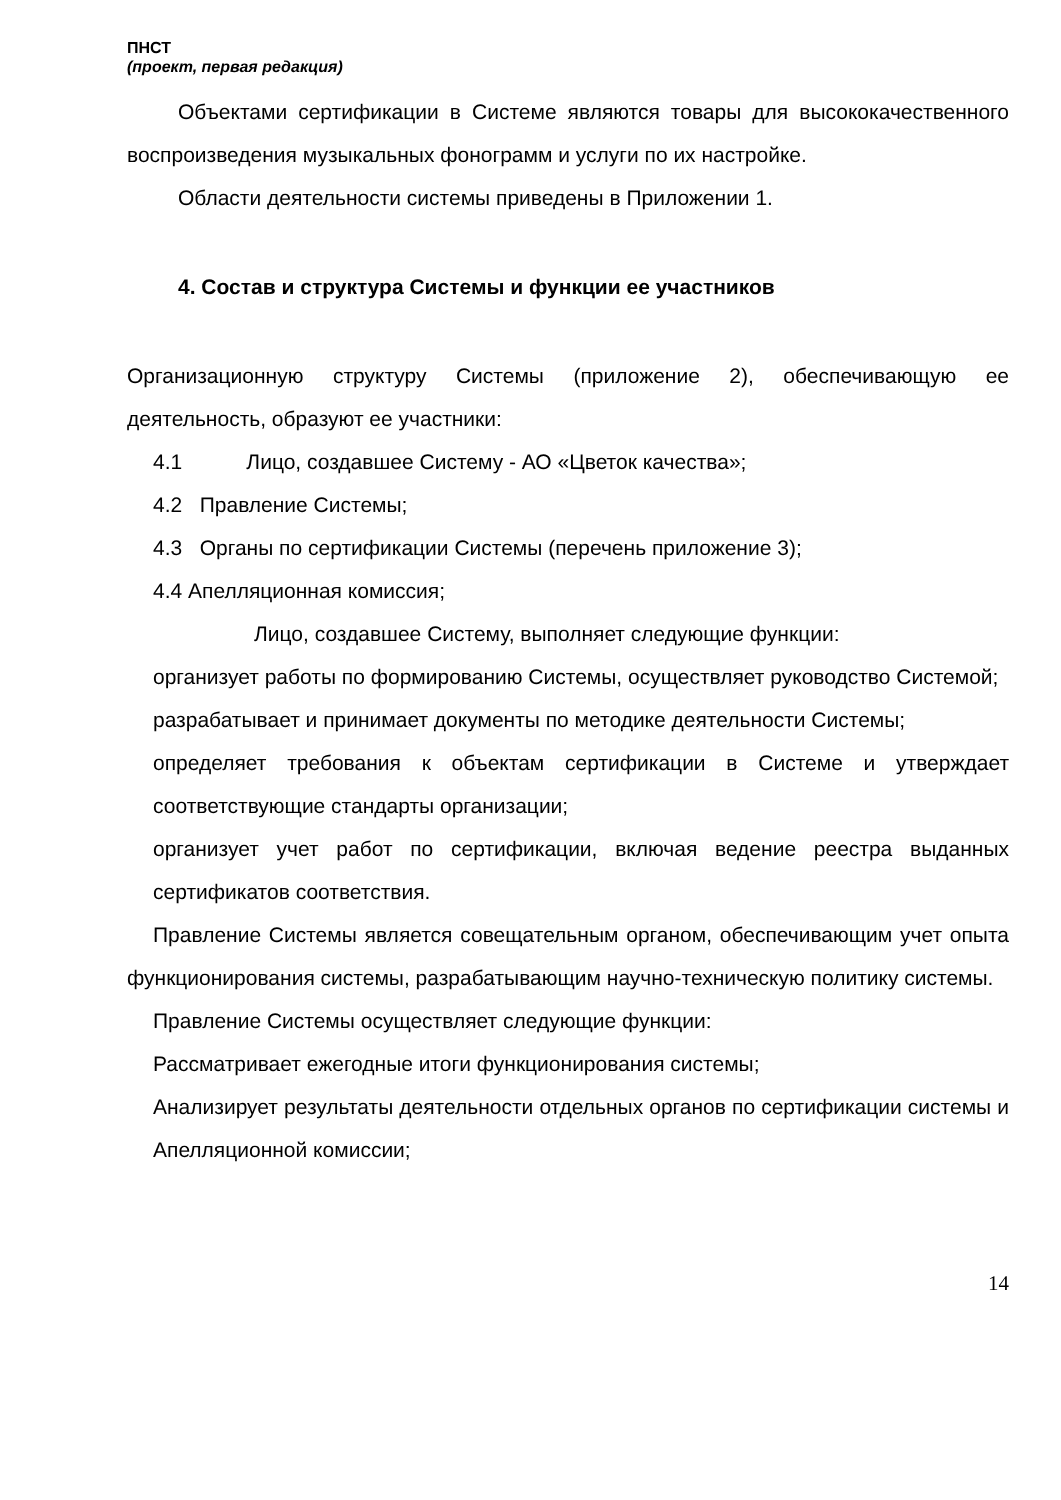ПНСТ
(проект, первая редакция)
Объектами сертификации в Системе являются товары для высококачественного воспроизведения музыкальных фонограмм и услуги по их настройке.
Области деятельности системы приведены в Приложении 1.
4. Состав и структура Системы и функции ее участников
Организационную структуру Системы (приложение 2), обеспечивающую ее деятельность, образуют ее участники:
4.1 Лицо, создавшее Систему - АО «Цветок качества»;
4.2 Правление Системы;
4.3 Органы по сертификации Системы (перечень приложение 3);
4.4 Апелляционная комиссия;
Лицо, создавшее Систему, выполняет следующие функции:
организует работы по формированию Системы, осуществляет руководство Системой;
разрабатывает и принимает документы по методике деятельности Системы;
определяет требования к объектам сертификации в Системе и утверждает соответствующие стандарты организации;
организует учет работ по сертификации, включая ведение реестра выданных сертификатов соответствия.
Правление Системы является совещательным органом, обеспечивающим учет опыта функционирования системы, разрабатывающим научно-техническую политику системы.
Правление Системы осуществляет следующие функции:
Рассматривает ежегодные итоги функционирования системы;
Анализирует результаты деятельности отдельных органов по сертификации системы и Апелляционной комиссии;
14